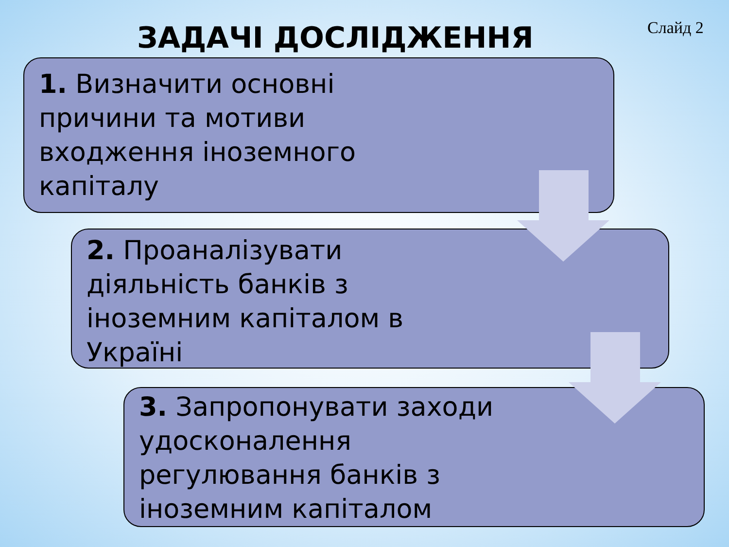ЗАДАЧІ ДОСЛІДЖЕННЯ
Слайд 2
1. Визначити основні
причини та мотиви
входження іноземного
капіталу
2. Проаналізувати
діяльність банків з
іноземним капіталом в
Україні
3. Запропонувати заходи
удосконалення
регулювання банків з
іноземним капіталом